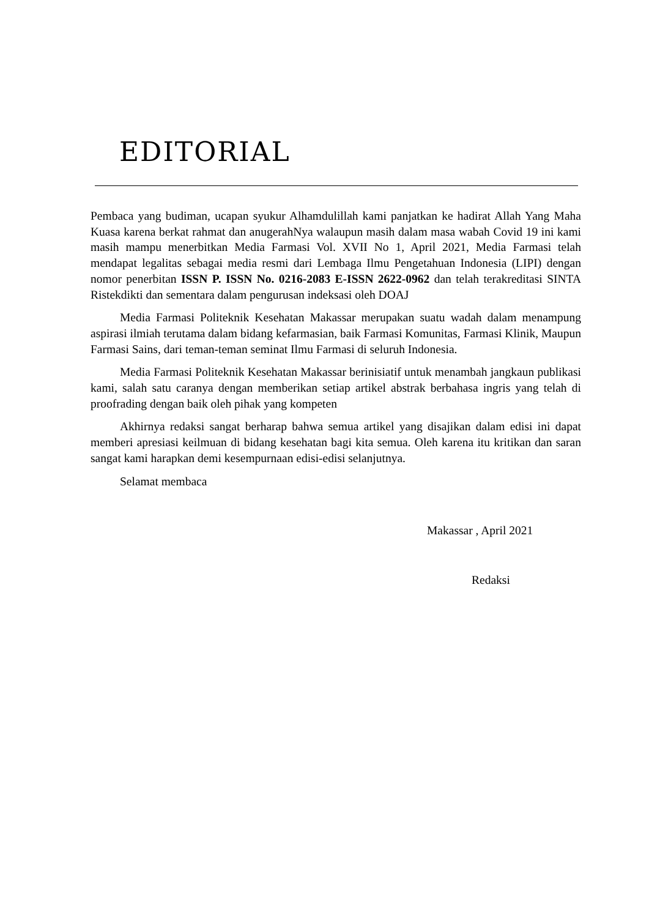EDITORIAL
Pembaca yang budiman, ucapan syukur Alhamdulillah kami panjatkan ke hadirat Allah Yang Maha Kuasa karena berkat rahmat dan anugerahNya walaupun masih dalam masa wabah Covid 19 ini kami masih mampu menerbitkan Media Farmasi Vol. XVII No 1, April 2021, Media Farmasi telah mendapat legalitas sebagai media resmi dari Lembaga Ilmu Pengetahuan Indonesia (LIPI) dengan nomor penerbitan ISSN P. ISSN No. 0216-2083 E-ISSN 2622-0962 dan telah terakreditasi SINTA Ristekdikti dan sementara dalam pengurusan indeksasi oleh DOAJ
Media Farmasi Politeknik Kesehatan Makassar merupakan suatu wadah dalam menampung aspirasi ilmiah terutama dalam bidang kefarmasian, baik Farmasi Komunitas, Farmasi Klinik, Maupun Farmasi Sains, dari teman-teman seminat Ilmu Farmasi di seluruh Indonesia.
Media Farmasi Politeknik Kesehatan Makassar berinisiatif untuk menambah jangkaun publikasi kami, salah satu caranya dengan memberikan setiap artikel abstrak berbahasa ingris yang telah di proofrading dengan baik oleh pihak yang kompeten
Akhirnya redaksi sangat berharap bahwa semua artikel yang disajikan dalam edisi ini dapat memberi apresiasi keilmuan di bidang kesehatan bagi kita semua. Oleh karena itu kritikan dan saran sangat kami harapkan demi kesempurnaan edisi-edisi selanjutnya.
Selamat membaca
Makassar , April 2021
Redaksi